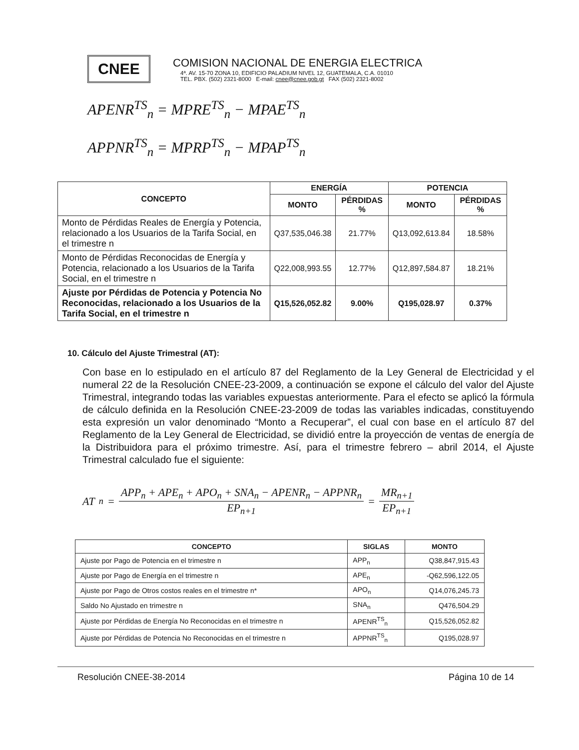CNEE
COMISION NACIONAL DE ENERGIA ELECTRICA
4ª. AV. 15-70 ZONA 10, EDIFICIO PALADIUM NIVEL 12, GUATEMALA, C.A. 01010
TEL. PBX. (502) 2321-8000 E-mail: cnee@cnee.gob.gt FAX (502) 2321-8002
APENR<sup>TS</sup><sub>n</sub> = MPRE<sup>TS</sup><sub>n</sub> − MPAE<sup>TS</sup><sub>n</sub>
APPNR<sup>TS</sup><sub>n</sub> = MPRP<sup>TS</sup><sub>n</sub> − MPAP<sup>TS</sup><sub>n</sub>
| CONCEPTO | ENERGÍA | | POTENCIA | |
| --- | --- | --- | --- | --- |
| | MONTO | PÉRDIDAS % | MONTO | PÉRDIDAS % |
| Monto de Pérdidas Reales de Energía y Potencia, relacionado a los Usuarios de la Tarifa Social, en el trimestre n | Q37,535,046.38 | 21.77% | Q13,092,613.84 | 18.58% |
| Monto de Pérdidas Reconocidas de Energía y Potencia, relacionado a los Usuarios de la Tarifa Social, en el trimestre n | Q22,008,993.55 | 12.77% | Q12,897,584.87 | 18.21% |
| Ajuste por Pérdidas de Potencia y Potencia No Reconocidas, relacionado a los Usuarios de la Tarifa Social, en el trimestre n | Q15,526,052.82 | 9.00% | Q195,028.97 | 0.37% |
10. Cálculo del Ajuste Trimestral (AT):
Con base en lo estipulado en el artículo 87 del Reglamento de la Ley General de Electricidad y el numeral 22 de la Resolución CNEE-23-2009, a continuación se expone el cálculo del valor del Ajuste Trimestral, integrando todas las variables expuestas anteriormente. Para el efecto se aplicó la fórmula de cálculo definida en la Resolución CNEE-23-2009 de todas las variables indicadas, constituyendo esta expresión un valor denominado “Monto a Recuperar”, el cual con base en el artículo 87 del Reglamento de la Ley General de Electricidad, se dividió entre la proyección de ventas de energía de la Distribuidora para el próximo trimestre. Así, para el trimestre febrero – abril 2014, el Ajuste Trimestral calculado fue el siguiente:
AT<sub>n</sub> = APP<sub>n</sub> + APE<sub>n</sub> + APO<sub>n</sub> + SNA<sub>n</sub> − APENR<sub>n</sub> − APPNR<sub>n</sub> EP<sub>n+1</sub> = MR<sub>n+1</sub> EP<sub>n+1</sub>
| CONCEPTO | SIGLAS | MONTO |
| --- | --- | --- |
| Ajuste por Pago de Potencia en el trimestre n | APP<sub>n</sub> | Q38,847,915.43 |
| Ajuste por Pago de Energía en el trimestre n | APE<sub>n</sub> | -Q62,596,122.05 |
| Ajuste por Pago de Otros costos reales en el trimestre n* | APO<sub>n</sub> | Q14,076,245.73 |
| Saldo No Ajustado en trimestre n | SNA<sub>n</sub> | Q476,504.29 |
| Ajuste por Pérdidas de Energía No Reconocidas en el trimestre n | APENR<sup>TS</sup><sub>n</sub> | Q15,526,052.82 |
| Ajuste por Pérdidas de Potencia No Reconocidas en el trimestre n | APPNR<sup>TS</sup><sub>n</sub> | Q195,028.97 |
Resolución CNEE-38-2014 Página 10 de 14